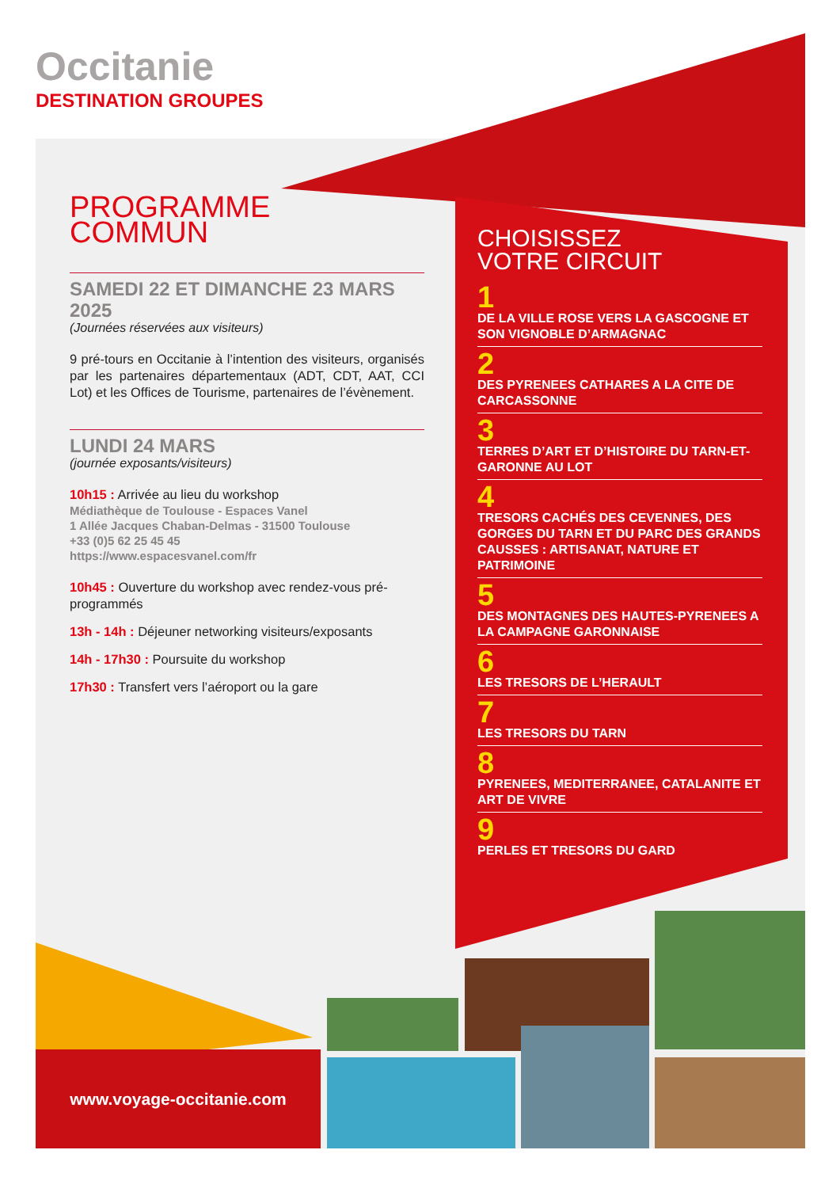Occitanie
DESTINATION GROUPES
PROGRAMME
COMMUN
SAMEDI 22 ET DIMANCHE 23 MARS 2025
(Journées réservées aux visiteurs)
9 pré-tours en Occitanie à l’intention des visiteurs, organisés par les partenaires départementaux (ADT, CDT, AAT, CCI Lot) et les Offices de Tourisme, partenaires de l’évènement.
LUNDI 24 MARS
(journée exposants/visiteurs)
10h15 : Arrivée au lieu du workshop
Médiathèque de Toulouse - Espaces Vanel
1 Allée Jacques Chaban-Delmas - 31500 Toulouse
+33 (0)5 62 25 45 45
https://www.espacesvanel.com/fr
10h45 : Ouverture du workshop avec rendez-vous pré-programmés
13h - 14h : Déjeuner networking visiteurs/exposants
14h - 17h30 : Poursuite du workshop
17h30 : Transfert vers l’aéroport ou la gare
CHOISISSEZ
VOTRE CIRCUIT
1
DE LA VILLE ROSE VERS LA GASCOGNE ET SON VIGNOBLE D’ARMAGNAC
2
DES PYRENEES CATHARES A LA CITE DE CARCASSONNE
3
TERRES D’ART ET D’HISTOIRE DU TARN-ET-GARONNE AU LOT
4
TRESORS CACHÉS DES CEVENNES, DES GORGES DU TARN ET DU PARC DES GRANDS CAUSSES : ARTISANAT, NATURE ET PATRIMOINE
5
DES MONTAGNES DES HAUTES-PYRENEES A LA CAMPAGNE GARONNAISE
6
LES TRESORS DE L’HERAULT
7
LES TRESORS DU TARN
8
PYRENEES, MEDITERRANEE, CATALANITE ET ART DE VIVRE
9
PERLES ET TRESORS DU GARD
www.voyage-occitanie.com